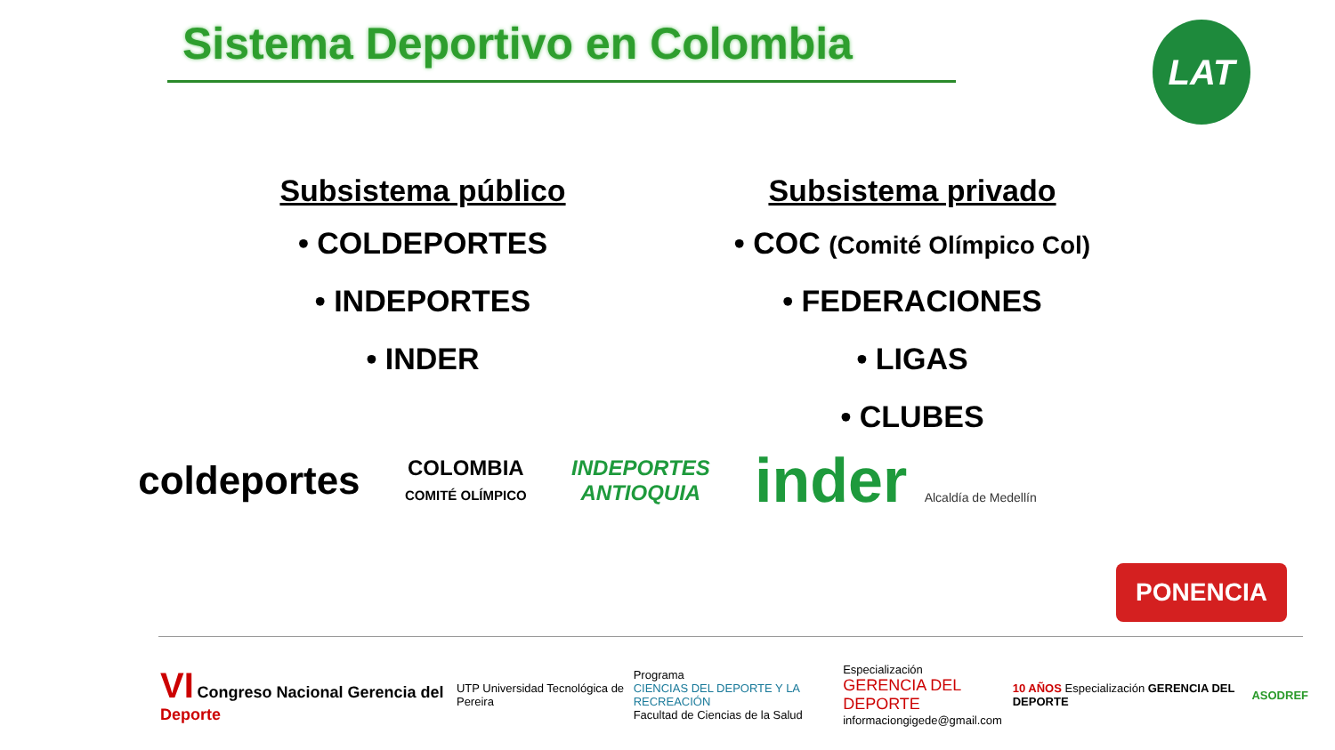Sistema Deportivo en Colombia LAT
Subsistema público
• COLDEPORTES
• INDEPORTES
• INDER
Subsistema privado
• COC (Comité Olímpico Col)
• FEDERACIONES
• LIGAS
• CLUBES
coldeportes
COLOMBIA
COMITÉ OLÍMPICO
INDEPORTES
ANTIOQUIA
inder Alcaldía de Medellín
PONENCIA
VI Congreso Nacional Gerencia del Deporte
UTP Universidad Tecnológica de Pereira
Programa
CIENCIAS DEL DEPORTE Y LA RECREACIÓN
Facultad de Ciencias de la Salud
Especialización
GERENCIA DEL DEPORTE
informaciongigede@gmail.com
10 AÑOS Especialización GERENCIA DEL DEPORTE
ASODREF